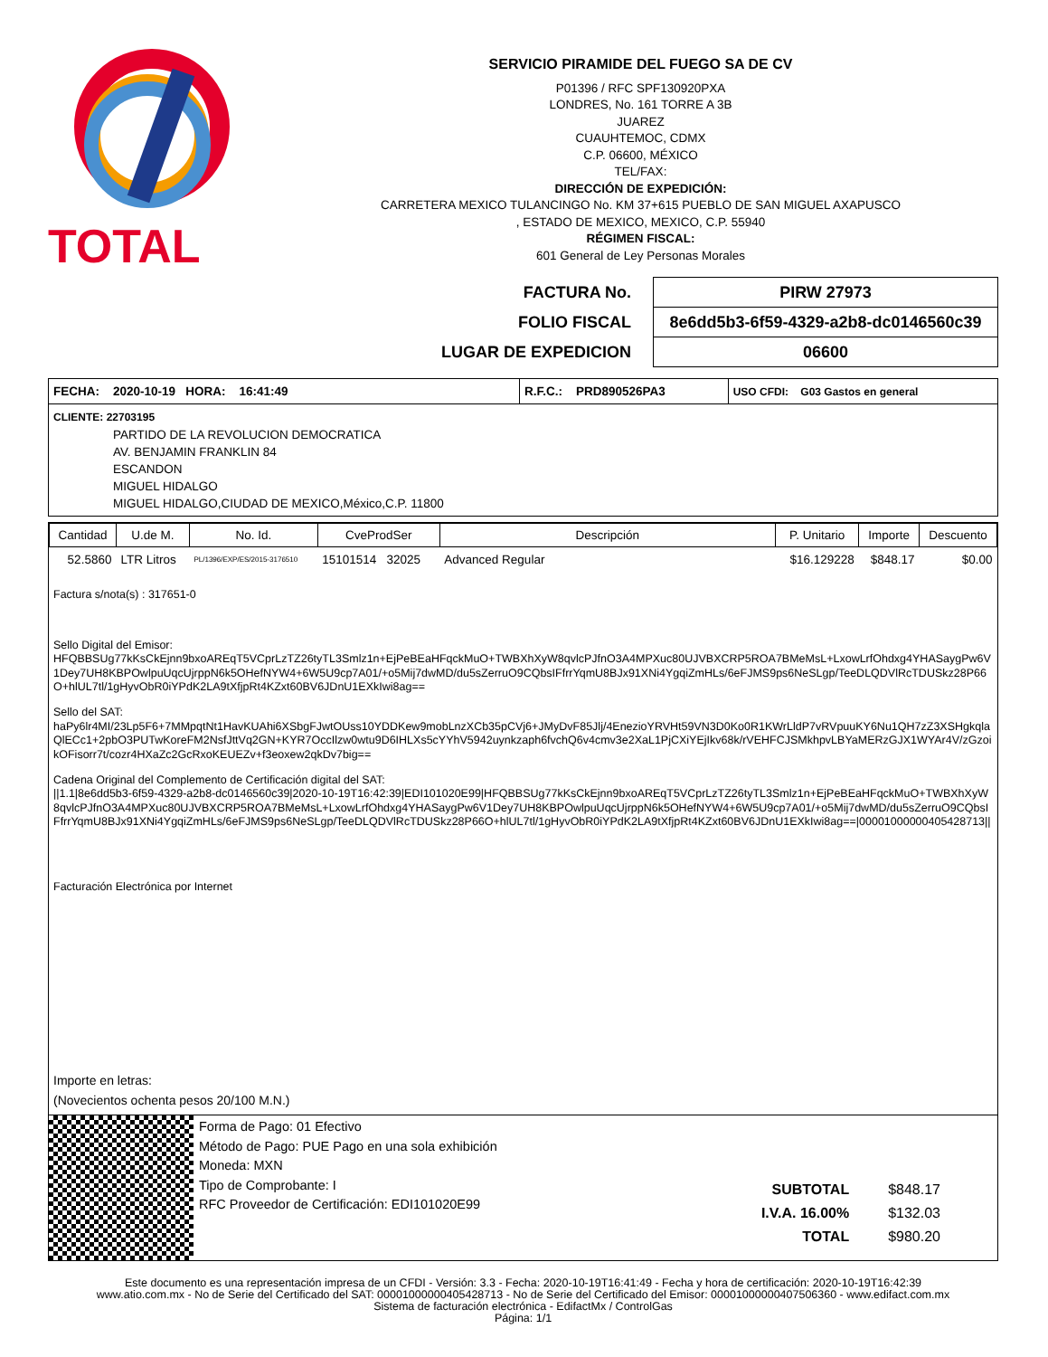TOTAL
SERVICIO PIRAMIDE DEL FUEGO SA DE CV
P01396 / RFC SPF130920PXA
LONDRES, No. 161 TORRE A 3B
JUAREZ
CUAUHTEMOC, CDMX
C.P. 06600, MÉXICO
TEL/FAX:
DIRECCIÓN DE EXPEDICIÓN:
CARRETERA MEXICO TULANCINGO No. KM 37+615 PUEBLO DE SAN MIGUEL AXAPUSCO
, ESTADO DE MEXICO, MEXICO, C.P. 55940
RÉGIMEN FISCAL:
601 General de Ley Personas Morales
| FACTURA No. | PIRW 27973 |
| FOLIO FISCAL | 8e6dd5b3-6f59-4329-a2b8-dc0146560c39 |
| LUGAR DE EXPEDICION | 06600 |
| FECHA: 2020-10-19 HORA: 16:41:49 | R.F.C.: PRD890526PA3 | USO CFDI: G03 Gastos en general |
CLIENTE: 22703195
PARTIDO DE LA REVOLUCION DEMOCRATICA
AV. BENJAMIN FRANKLIN 84
ESCANDON
MIGUEL HIDALGO
MIGUEL HIDALGO,CIUDAD DE MEXICO,México,C.P. 11800
| Cantidad | U.de M. | No. Id. | CveProdSer | Descripción | P. Unitario | Importe | Descuento |
| --- | --- | --- | --- | --- | --- | --- | --- |
| 52.5860 | LTR Litros | PL/1396/EXP/ES/2015-3176510 | 15101514 32025 | Advanced Regular | $16.129228 | $848.17 | $0.00 |
Factura s/nota(s) : 317651-0
Sello Digital del Emisor:
HFQBBSUg77kKsCkEjnn9bxoAREqT5VCprLzTZ26tyTL3Smlz1n+EjPeBEaHFqckMuO+TWBXhXyW8qvlcPJfnO3A4MPXuc80UJVBXCRP5ROA7BMeMsL+LxowLrfOhdxg4YHASaygPw6V1Dey7UH8KBPOwlpuUqcUjrppN6k5OHefNYW4+6W5U9cp7A01/+o5Mij7dwMD/du5sZerruO9CQbsIFfrrYqmU8BJx91XNi4YgqiZmHLs/6eFJMS9ps6NeSLgp/TeeDLQDVlRcTDUSkz28P66O+hlUL7tl/1gHyvObR0iYPdK2LA9tXfjpRt4KZxt60BV6JDnU1EXkIwi8ag==
Sello del SAT:
haPy6lr4MI/23Lp5F6+7MMpqtNt1HavKUAhi6XSbgFJwtOUss10YDDKew9mobLnzXCb35pCVj6+JMyDvF85Jlj/4EnezioYRVHt59VN3D0Ko0R1KWrLldP7vRVpuuKY6Nu1QH7zZ3XSHgkqlaQlECc1+2pbO3PUTwKoreFM2NsfJttVq2GN+KYR7OccIlzw0wtu9D6IHLXs5cYYhV5942uynkzaph6fvchQ6v4cmv3e2XaL1PjCXiYEjIkv68k/rVEHFCJSMkhpvLBYaMERzGJX1WYAr4V/zGzoikOFisorr7t/cozr4HXaZc2GcRxoKEUEZv+f3eoxew2qkDv7big==
Cadena Original del Complemento de Certificación digital del SAT:
||1.1|8e6dd5b3-6f59-4329-a2b8-dc0146560c39|2020-10-19T16:42:39|EDI101020E99|HFQBBSUg77kKsCkEjnn9bxoAREqT5VCprLzTZ26tyTL3Smlz1n+EjPeBEaHFqckMuO+TWBXhXyW8qvlcPJfnO3A4MPXuc80UJVBXCRP5ROA7BMeMsL+LxowLrfOhdxg4YHASaygPw6V1Dey7UH8KBPOwlpuUqcUjrppN6k5OHefNYW4+6W5U9cp7A01/+o5Mij7dwMD/du5sZerruO9CQbsIFfrrYqmU8BJx91XNi4YgqiZmHLs/6eFJMS9ps6NeSLgp/TeeDLQDVlRcTDUSkz28P66O+hlUL7tl/1gHyvObR0iYPdK2LA9tXfjpRt4KZxt60BV6JDnU1EXkIwi8ag==|00001000000405428713||
Facturación Electrónica por Internet
Importe en letras:
(Novecientos ochenta pesos 20/100 M.N.)
Forma de Pago: 01 Efectivo
Método de Pago: PUE Pago en una sola exhibición
Moneda: MXN
Tipo de Comprobante: I
RFC Proveedor de Certificación: EDI101020E99
| SUBTOTAL | $848.17 |
| I.V.A. 16.00% | $132.03 |
| TOTAL | $980.20 |
Este documento es una representación impresa de un CFDI - Versión: 3.3 - Fecha: 2020-10-19T16:41:49 - Fecha y hora de certificación: 2020-10-19T16:42:39
www.atio.com.mx - No de Serie del Certificado del SAT: 00001000000405428713 - No de Serie del Certificado del Emisor: 00001000000407506360 - www.edifact.com.mx
Sistema de facturación electrónica - EdifactMx / ControlGas
Página: 1/1